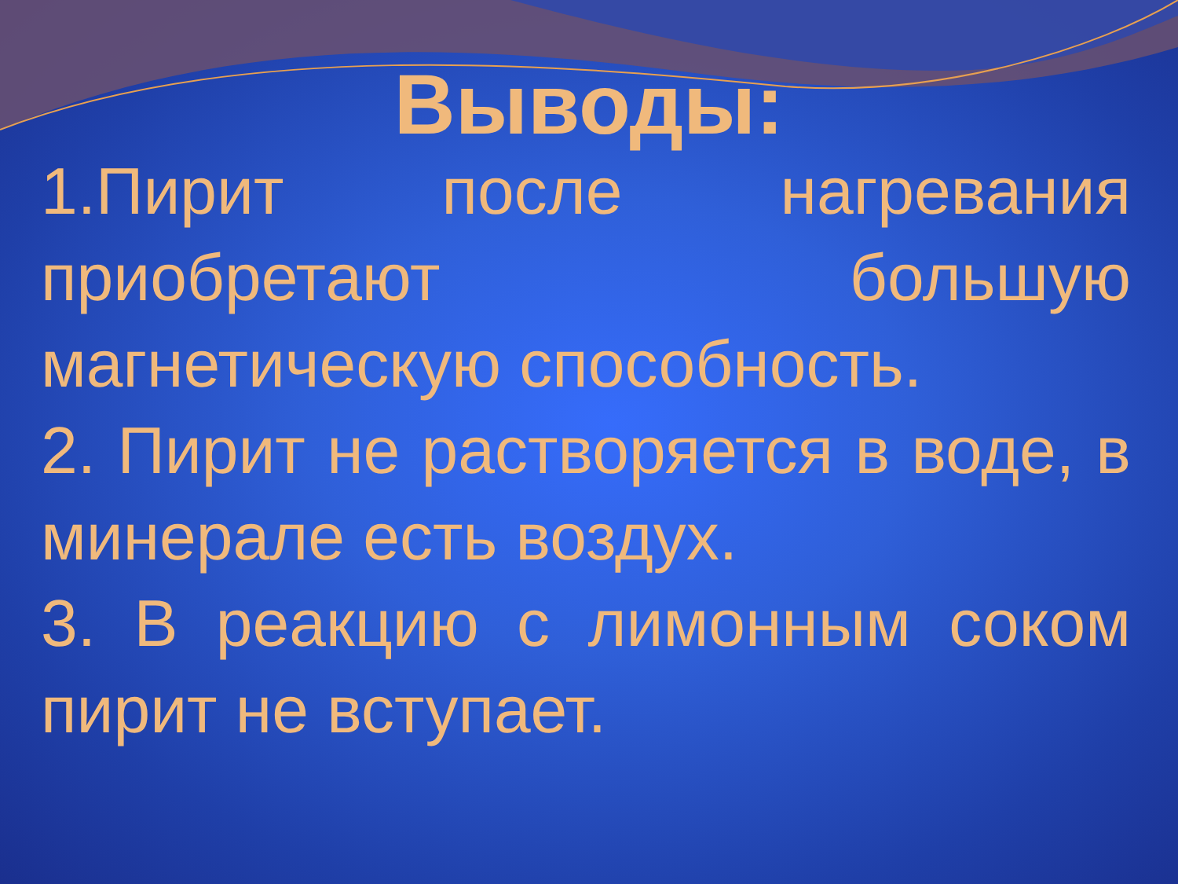Выводы:
1.Пирит после нагревания приобретают большую магнетическую способность.
2. Пирит не растворяется в воде, в минерале есть воздух.
3. В реакцию с лимонным соком пирит не вступает.